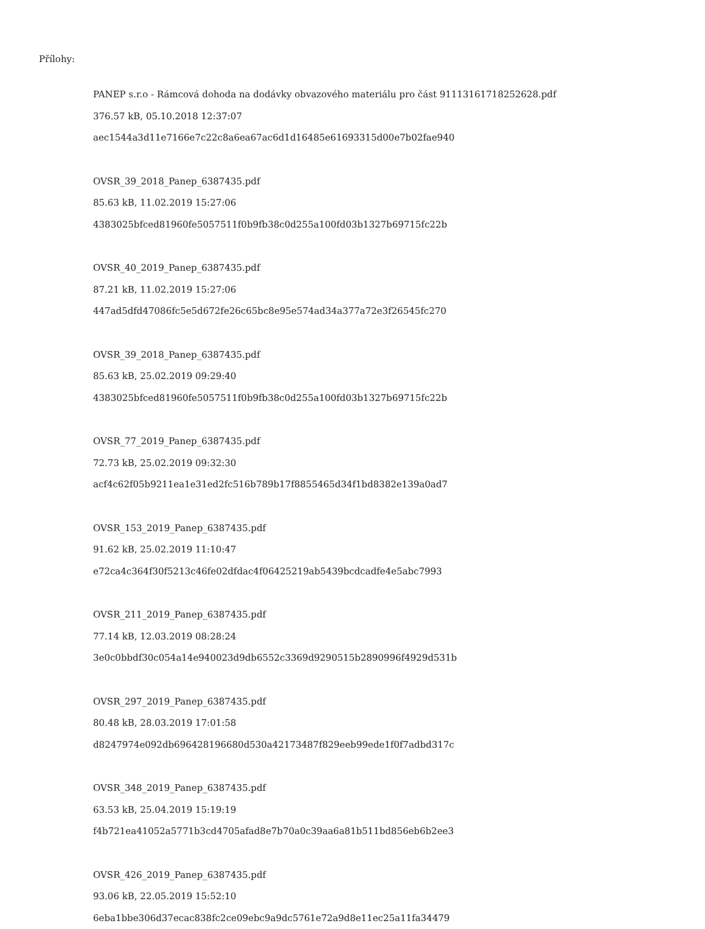Přílohy:
PANEP s.r.o - Rámcová dohoda na dodávky obvazového materiálu pro část 91113161718252628.pdf
376.57 kB, 05.10.2018 12:37:07
aec1544a3d11e7166e7c22c8a6ea67ac6d1d16485e61693315d00e7b02fae940
OVSR_39_2018_Panep_6387435.pdf
85.63 kB, 11.02.2019 15:27:06
4383025bfced81960fe5057511f0b9fb38c0d255a100fd03b1327b69715fc22b
OVSR_40_2019_Panep_6387435.pdf
87.21 kB, 11.02.2019 15:27:06
447ad5dfd47086fc5e5d672fe26c65bc8e95e574ad34a377a72e3f26545fc270
OVSR_39_2018_Panep_6387435.pdf
85.63 kB, 25.02.2019 09:29:40
4383025bfced81960fe5057511f0b9fb38c0d255a100fd03b1327b69715fc22b
OVSR_77_2019_Panep_6387435.pdf
72.73 kB, 25.02.2019 09:32:30
acf4c62f05b9211ea1e31ed2fc516b789b17f8855465d34f1bd8382e139a0ad7
OVSR_153_2019_Panep_6387435.pdf
91.62 kB, 25.02.2019 11:10:47
e72ca4c364f30f5213c46fe02dfdac4f06425219ab5439bcdcadfe4e5abc7993
OVSR_211_2019_Panep_6387435.pdf
77.14 kB, 12.03.2019 08:28:24
3e0c0bbdf30c054a14e940023d9db6552c3369d9290515b2890996f4929d531b
OVSR_297_2019_Panep_6387435.pdf
80.48 kB, 28.03.2019 17:01:58
d8247974e092db696428196680d530a42173487f829eeb99ede1f0f7adbd317c
OVSR_348_2019_Panep_6387435.pdf
63.53 kB, 25.04.2019 15:19:19
f4b721ea41052a5771b3cd4705afad8e7b70a0c39aa6a81b511bd856eb6b2ee3
OVSR_426_2019_Panep_6387435.pdf
93.06 kB, 22.05.2019 15:52:10
6eba1bbe306d37ecac838fc2ce09ebc9a9dc5761e72a9d8e11ec25a11fa34479